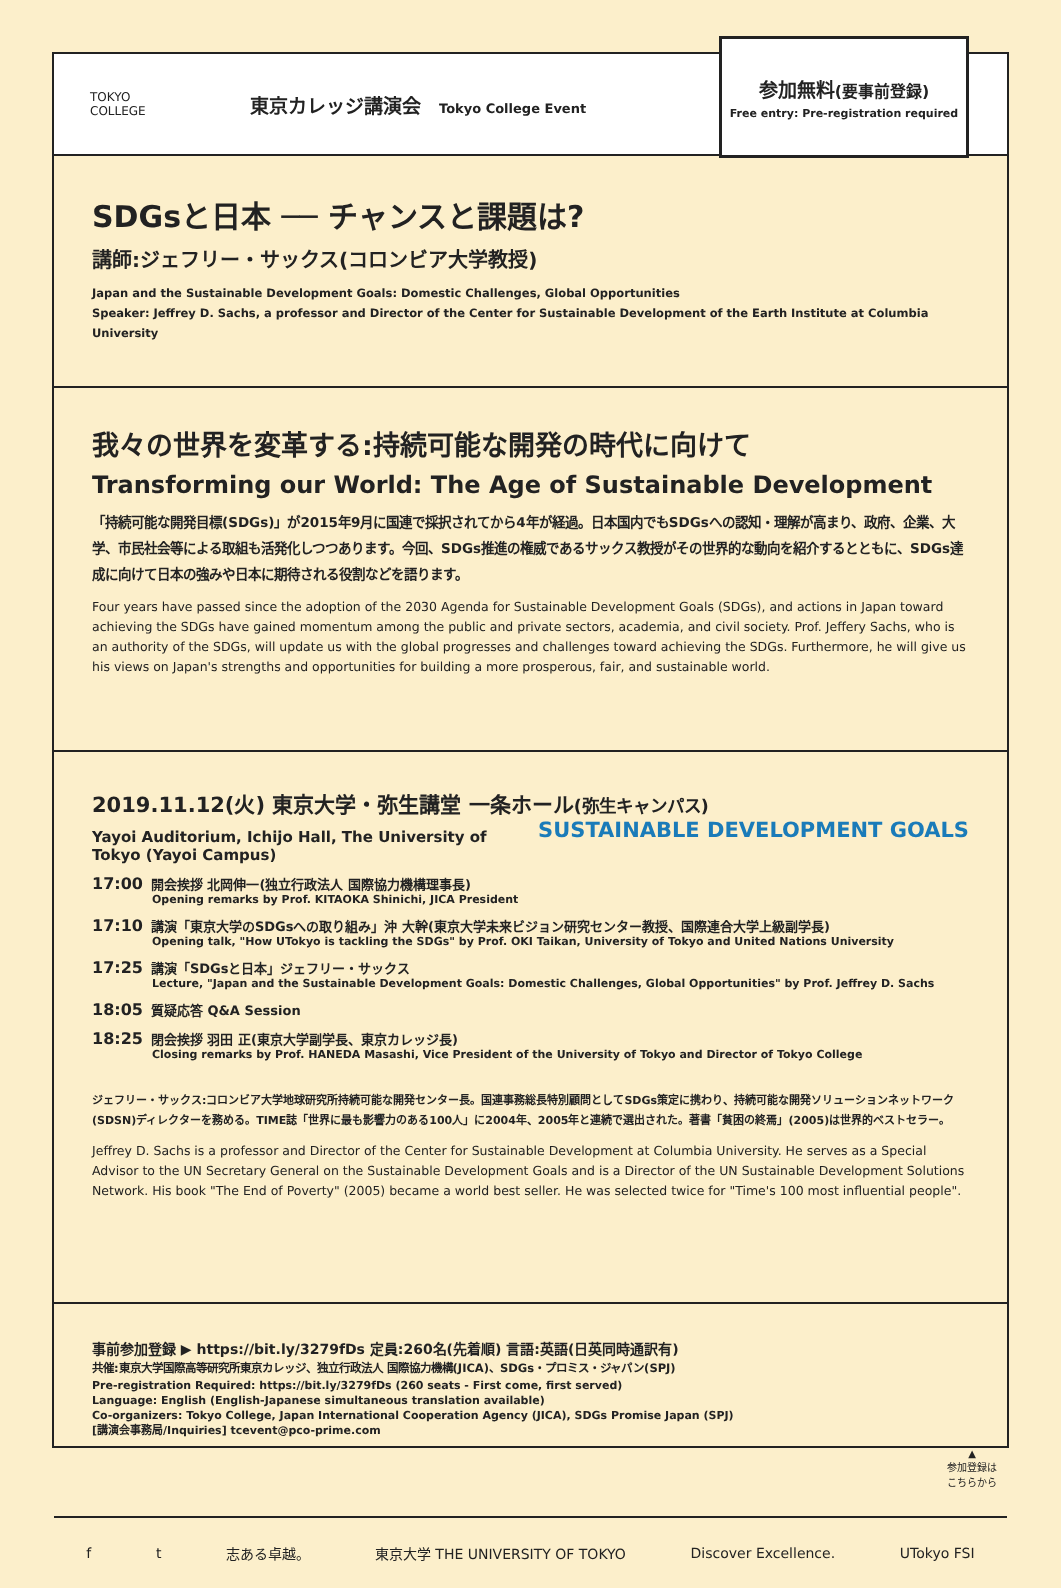TOKYO
COLLEGE
東京カレッジ講演会 Tokyo College Event
参加無料(要事前登録)
Free entry: Pre-registration required
SDGsと日本 ── チャンスと課題は?
講師:ジェフリー・サックス(コロンビア大学教授)
Japan and the Sustainable Development Goals: Domestic Challenges, Global Opportunities
Speaker: Jeffrey D. Sachs, a professor and Director of the Center for Sustainable Development of the Earth Institute at Columbia University
我々の世界を変革する:持続可能な開発の時代に向けて
Transforming our World: The Age of Sustainable Development
「持続可能な開発目標(SDGs)」が2015年9月に国連で採択されてから4年が経過。日本国内でもSDGsへの認知・理解が高まり、政府、企業、大学、市民社会等による取組も活発化しつつあります。今回、SDGs推進の権威であるサックス教授がその世界的な動向を紹介するとともに、SDGs達成に向けて日本の強みや日本に期待される役割などを語ります。
Four years have passed since the adoption of the 2030 Agenda for Sustainable Development Goals (SDGs), and actions in Japan toward achieving the SDGs have gained momentum among the public and private sectors, academia, and civil society. Prof. Jeffery Sachs, who is an authority of the SDGs, will update us with the global progresses and challenges toward achieving the SDGs. Furthermore, he will give us his views on Japan's strengths and opportunities for building a more prosperous, fair, and sustainable world.
2019.11.12(火) 東京大学・弥生講堂 一条ホール(弥生キャンパス) SUSTAINABLE DEVELOPMENT GOALS
Yayoi Auditorium, Ichijo Hall, The University of Tokyo (Yayoi Campus)
17:00 開会挨拶 北岡伸一(独立行政法人 国際協力機構理事長)
Opening remarks by Prof. KITAOKA Shinichi, JICA President
17:10 講演「東京大学のSDGsへの取り組み」沖 大幹(東京大学未来ビジョン研究センター教授、国際連合大学上級副学長)
Opening talk, "How UTokyo is tackling the SDGs" by Prof. OKI Taikan, University of Tokyo and United Nations University
17:25 講演「SDGsと日本」ジェフリー・サックス
Lecture, "Japan and the Sustainable Development Goals: Domestic Challenges, Global Opportunities" by Prof. Jeffrey D. Sachs
18:05 質疑応答 Q&A Session
18:25 閉会挨拶 羽田 正(東京大学副学長、東京カレッジ長)
Closing remarks by Prof. HANEDA Masashi, Vice President of the University of Tokyo and Director of Tokyo College
ジェフリー・サックス:コロンビア大学地球研究所持続可能な開発センター長。国連事務総長特別顧問としてSDGs策定に携わり、持続可能な開発ソリューションネットワーク(SDSN)ディレクターを務める。TIME誌「世界に最も影響力のある100人」に2004年、2005年と連続で選出された。著書「貧困の終焉」(2005)は世界的ベストセラー。
Jeffrey D. Sachs is a professor and Director of the Center for Sustainable Development at Columbia University. He serves as a Special Advisor to the UN Secretary General on the Sustainable Development Goals and is a Director of the UN Sustainable Development Solutions Network. His book "The End of Poverty" (2005) became a world best seller. He was selected twice for "Time's 100 most influential people".
事前参加登録 ▶ https://bit.ly/3279fDs 定員:260名(先着順) 言語:英語(日英同時通訳有)
共催:東京大学国際高等研究所東京カレッジ、独立行政法人 国際協力機構(JICA)、SDGs・プロミス・ジャパン(SPJ)
Pre-registration Required: https://bit.ly/3279fDs (260 seats - First come, first served)
Language: English (English-Japanese simultaneous translation available)
Co-organizers: Tokyo College, Japan International Cooperation Agency (JICA), SDGs Promise Japan (SPJ)
[講演会事務局/Inquiries] tcevent@pco-prime.com
▲
参加登録は
こちらから
f t 志ある卓越。 東京大学 THE UNIVERSITY OF TOKYO Discover Excellence. UTokyo FSI